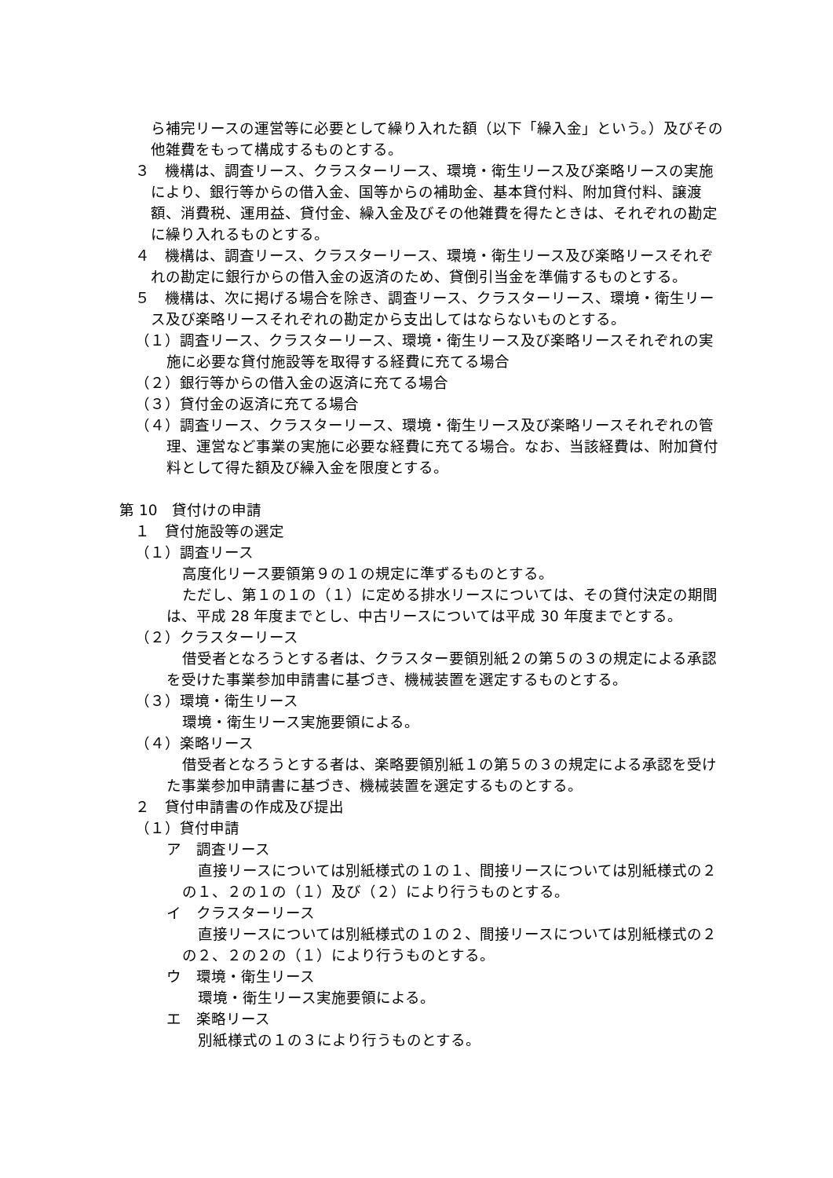ら補完リースの運営等に必要として繰り入れた額（以下「繰入金」という。）及びその他雑費をもって構成するものとする。
３　機構は、調査リース、クラスターリース、環境・衛生リース及び楽略リースの実施により、銀行等からの借入金、国等からの補助金、基本貸付料、附加貸付料、譲渡額、消費税、運用益、貸付金、繰入金及びその他雑費を得たときは、それぞれの勘定に繰り入れるものとする。
４　機構は、調査リース、クラスターリース、環境・衛生リース及び楽略リースそれぞれの勘定に銀行からの借入金の返済のため、貸倒引当金を準備するものとする。
５　機構は、次に掲げる場合を除き、調査リース、クラスターリース、環境・衛生リース及び楽略リースそれぞれの勘定から支出してはならないものとする。
（１）調査リース、クラスターリース、環境・衛生リース及び楽略リースそれぞれの実施に必要な貸付施設等を取得する経費に充てる場合
（２）銀行等からの借入金の返済に充てる場合
（３）貸付金の返済に充てる場合
（４）調査リース、クラスターリース、環境・衛生リース及び楽略リースそれぞれの管理、運営など事業の実施に必要な経費に充てる場合。なお、当該経費は、附加貸付料として得た額及び繰入金を限度とする。
第 10　貸付けの申請
１　貸付施設等の選定
（１）調査リース
高度化リース要領第９の１の規定に準ずるものとする。
ただし、第１の１の（１）に定める排水リースについては、その貸付決定の期間は、平成 28 年度までとし、中古リースについては平成 30 年度までとする。
（２）クラスターリース
借受者となろうとする者は、クラスター要領別紙２の第５の３の規定による承認を受けた事業参加申請書に基づき、機械装置を選定するものとする。
（３）環境・衛生リース
環境・衛生リース実施要領による。
（４）楽略リース
借受者となろうとする者は、楽略要領別紙１の第５の３の規定による承認を受けた事業参加申請書に基づき、機械装置を選定するものとする。
２　貸付申請書の作成及び提出
（１）貸付申請
ア　調査リース
直接リースについては別紙様式の１の１、間接リースについては別紙様式の２の１、２の１の（１）及び（２）により行うものとする。
イ　クラスターリース
直接リースについては別紙様式の１の２、間接リースについては別紙様式の２の２、２の２の（１）により行うものとする。
ウ　環境・衛生リース
環境・衛生リース実施要領による。
エ　楽略リース
別紙様式の１の３により行うものとする。